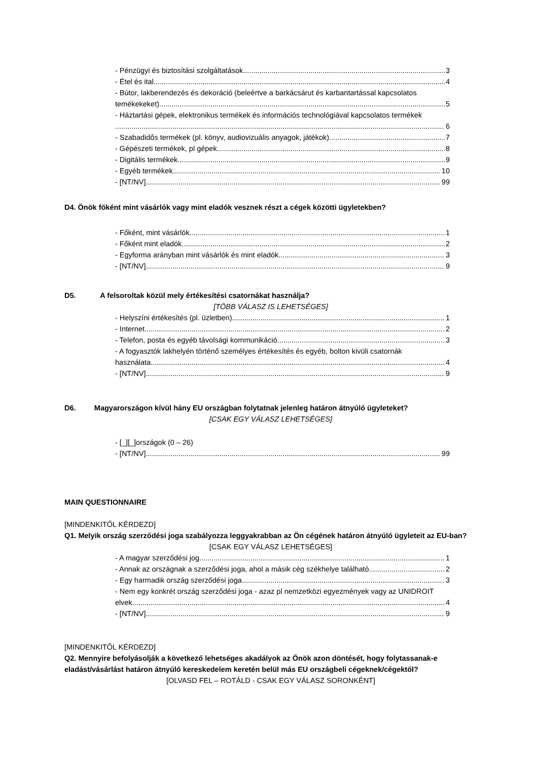- Pénzügyi és biztosítási szolgáltatások 3
- Étel és ital 4
- Bútor, lakberendezés és dekoráció (beleértve a barkácsárut és karbantartással kapcsolatos
temékekeket) 5
- Háztartási gépek, elektronikus termékek és információs technológiával kapcsolatos termékek
6
- Szabadidős termékek (pl. könyv, audiovizuális anyagok, játékok) 7
- Gépészeti termékek, pl gépek 8
- Digitális termékek 9
- Egyéb termékek 10
- [NT/NV] 99
D4. Önök főként mint vásárlók vagy mint eladók vesznek részt a cégek közötti ügyletekben?
- Főként, mint vásárlók 1
- Főként mint eladók 2
- Egyforma arányban mint vásárlók és mint eladók 3
- [NT/NV] 9
D5. A felsoroltak közül mely értékesítési csatornákat használja?
[TÖBB VÁLASZ IS LEHETSÉGES]
- Helyszíni értékesítés (pl. üzletben) 1
- Internet 2
- Telefon, posta és egyéb távolsági kommunikáció 3
- A fogyasztók lakhelyén történő személyes értékesítés és egyéb, bolton kivüli csatornák
használata 4
- [NT/NV] 9
D6. Magyarországon kívül hány EU országban folytatnak jelenleg határon átnyúló ügyleteket?
[CSAK EGY VÁLASZ LEHETSÉGES]
- [_][_]országok (0 – 26)
- [NT/NV] 99
MAIN QUESTIONNAIRE
[MINDENKITŐL KÉRDEZD]
Q1. Melyik ország szerződési joga szabályozza leggyakrabban az Ön cégének határon átnyúló ügyleteit az EU-ban?
[CSAK EGY VÁLASZ LEHETSÉGES]
- A magyar szerződési jog 1
- Annak az országnak a szerződési joga, ahol a másik cég székhelye található 2
- Egy harmadik ország szerződési joga 3
- Nem egy konkrét ország szerződési joga - azaz pl nemzetközi egyezmények vagy az UNIDROIT
elvek 4
- [NT/NV] 9
[MINDENKITŐL KÉRDEZD]
Q2. Mennyire befolyásolják a következő lehetséges akadályok az Önök azon döntését, hogy folytassanak-e eladást/vásárlást határon átnyúló kereskedelem keretén belül más EU országbeli cégeknek/cégektől?
[OLVASD FEL – ROTÁLD - CSAK EGY VÁLASZ SORONKÉNT]